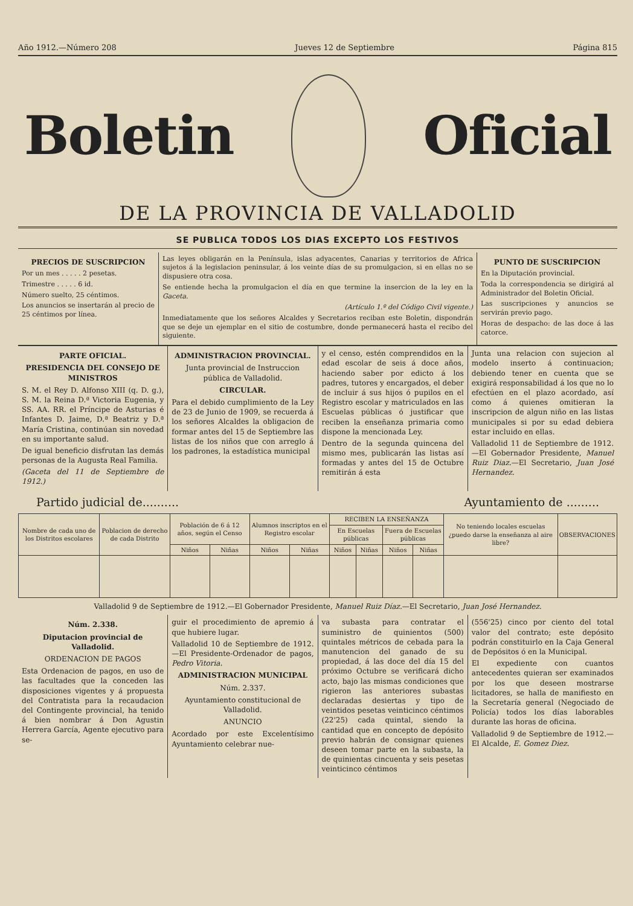Año 1912.—Número 208 Jueves 12 de Septiembre Página 815
Boletin Oficial
DE LA PROVINCIA DE VALLADOLID
SE PUBLICA TODOS LOS DIAS EXCEPTO LOS FESTIVOS
PRECIOS DE SUSCRIPCION
Por un mes . . . . . 2 pesetas.
Trimestre . . . . . 6 id.
Número suelto, 25 céntimos.
Los anuncios se insertarán al precio de 25 céntimos por línea.
Las leyes obligarán en la Península, islas adyacentes, Canarias y territorios de Africa sujetos á la legislacion peninsular, á los veinte días de su promulgacion, si en ellas no se dispusiere otra cosa.
Se entiende hecha la promulgacion el día en que termine la insercion de la ley en la Gaceta.
(Artículo 1.º del Código Civil vigente.)
Inmediatamente que los señores Alcaldes y Secretarios reciban este Boletin, dispondrán que se deje un ejemplar en el sitio de costumbre, donde permanecerá hasta el recibo del siguiente.
PUNTO DE SUSCRIPCION
En la Diputación provincial.
Toda la correspondencia se dirigirá al Administrador del Boletin Oficial.
Las suscripciones y anuncios se servirán previo pago.
Horas de despacho: de las doce á las catorce.
PARTE OFICIAL.
PRESIDENCIA DEL CONSEJO DE MINISTROS
S. M. el Rey D. Alfonso XIII (q. D. g.), S. M. la Reina D.ª Victoria Eugenia, y SS. AA. RR. el Príncipe de Asturias é Infantes D. Jaime, D.ª Beatriz y D.ª María Cristina, continúan sin novedad en su importante salud.
De igual beneficio disfrutan las demás personas de la Augusta Real Familia.
(Gaceta del 11 de Septiembre de 1912.)
ADMINISTRACION PROVINCIAL.
Junta provincial de Instruccion pública de Valladolid.
CIRCULAR.
Para el debido cumplimiento de la Ley de 23 de Junio de 1909, se recuerda á los señores Alcaldes la obligacion de formar antes del 15 de Septiembre las listas de los niños que con arreglo á los padrones, la estadística municipal
y el censo, estén comprendidos en la edad escolar de seis á doce años, haciendo saber por edicto á los padres, tutores y encargados, el deber de incluir á sus hijos ó pupilos en el Registro escolar y matriculados en las Escuelas públicas ó justificar que reciben la enseñanza primaria como dispone la mencionada Ley.
Dentro de la segunda quincena del mismo mes, publicarán las listas así formadas y antes del 15 de Octubre remitirán á esta
Junta una relacion con sujecion al modelo inserto á continuacion; debiendo tener en cuenta que se exigirá responsabilidad á los que no lo efectúen en el plazo acordado, así como á quienes omitieran la inscripcion de algun niño en las listas municipales si por su edad debiera estar incluido en ellas.
Valladolid 11 de Septiembre de 1912.—El Gobernador Presidente, Manuel Ruiz Diaz.—El Secretario, Juan José Hernandez.
Partido judicial de.......... Ayuntamiento de .........
| Nombre de cada uno de los Distritos escolares | Poblacion de derecho de cada Distrito | Población de 6 á 12 años, según el Censo | | Alumnos inscriptos en el Registro escolar | | RECIBEN LA ENSEÑANZA | | | | No teniendo locales escuelas ¿puedo darse la enseñanza al aire libre? | OBSERVACIONES |
| --- | --- | --- | --- | --- | --- | --- | --- | --- | --- | --- | --- |
| | | | | | | En Escuelas públicas | | Fuera de Escuelas públicas | | | |
| | | Niños | Niñas | Niños | Niñas | Niños | Niñas | Niños | Niñas | | |
Valladolid 9 de Septiembre de 1912.—El Gobernador Presidente, Manuel Ruiz Díaz.—El Secretario, Juan José Hernandez.
Núm. 2.338.
Diputacion provincial de Valladolid.
ORDENACION DE PAGOS
Esta Ordenacion de pagos, en uso de las facultades que la conceden las disposiciones vigentes y á propuesta del Contratista para la recaudacion del Contingente provincial, ha tenido á bien nombrar á Don Agustin Herrera García, Agente ejecutivo para se-
guir el procedimiento de apremio á que hubiere lugar.
Valladolid 10 de Septiembre de 1912.—El Presidente-Ordenador de pagos, Pedro Vitoria.
ADMINISTRACION MUNICIPAL
Núm. 2.337.
Ayuntamiento constitucional de Valladolid.
ANUNCIO
Acordado por este Excelentísimo Ayuntamiento celebrar nue-
va subasta para contratar el suministro de quinientos (500) quintales métricos de cebada para la manutencion del ganado de su propiedad, á las doce del día 15 del próximo Octubre se verificará dicho acto, bajo las mismas condiciones que rigieron las anteriores subastas declaradas desiertas y tipo de veintidos pesetas veinticinco céntimos (22'25) cada quintal, siendo la cantidad que en concepto de depósito previo habrán de consignar quienes deseen tomar parte en la subasta, la de quinientas cincuenta y seis pesetas veinticinco céntimos
(556'25) cinco por ciento del total valor del contrato; este depósito podrán constituirlo en la Caja General de Depósitos ó en la Municipal.
El expediente con cuantos antecedentes quieran ser examinados por los que deseen mostrarse licitadores, se halla de manifiesto en la Secretaría general (Negociado de Policía) todos los días laborables durante las horas de oficina.
Valladolid 9 de Septiembre de 1912.—El Alcalde, E. Gomez Diez.